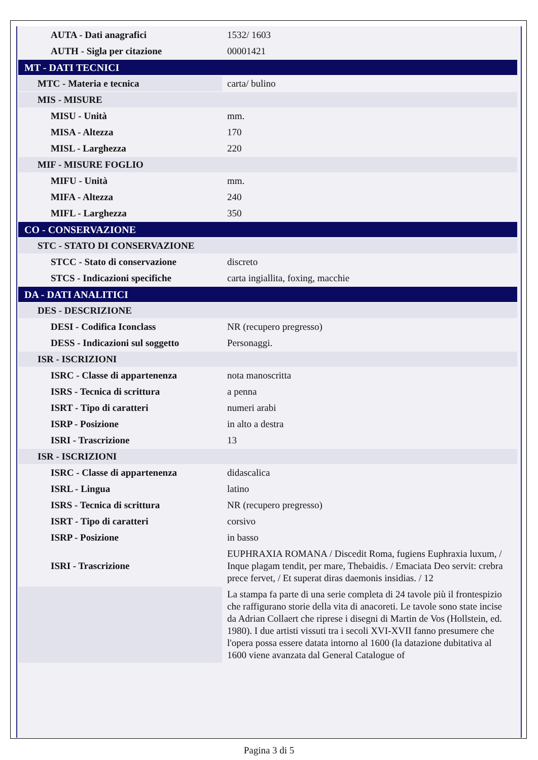| AUTA - Dati anagrafici | 1532/ 1603 |
| AUTH - Sigla per citazione | 00001421 |
| MT - DATI TECNICI | |
| MTC - Materia e tecnica | carta/ bulino |
| MIS - MISURE | |
| MISU - Unità | mm. |
| MISA - Altezza | 170 |
| MISL - Larghezza | 220 |
| MIF - MISURE FOGLIO | |
| MIFU - Unità | mm. |
| MIFA - Altezza | 240 |
| MIFL - Larghezza | 350 |
| CO - CONSERVAZIONE | |
| STC - STATO DI CONSERVAZIONE | |
| STCC - Stato di conservazione | discreto |
| STCS - Indicazioni specifiche | carta ingiallita, foxing, macchie |
| DA - DATI ANALITICI | |
| DES - DESCRIZIONE | |
| DESI - Codifica Iconclass | NR (recupero pregresso) |
| DESS - Indicazioni sul soggetto | Personaggi. |
| ISR - ISCRIZIONI | |
| ISRC - Classe di appartenenza | nota manoscritta |
| ISRS - Tecnica di scrittura | a penna |
| ISRT - Tipo di caratteri | numeri arabi |
| ISRP - Posizione | in alto a destra |
| ISRI - Trascrizione | 13 |
| ISR - ISCRIZIONI | |
| ISRC - Classe di appartenenza | didascalica |
| ISRL - Lingua | latino |
| ISRS - Tecnica di scrittura | NR (recupero pregresso) |
| ISRT - Tipo di caratteri | corsivo |
| ISRP - Posizione | in basso |
| ISRI - Trascrizione | EUPHRAXIA ROMANA / Discedit Roma, fugiens Euphraxia luxum, / Inque plagam tendit, per mare, Thebaidis. / Emaciata Deo servit: crebra prece fervet, / Et superat diras daemonis insidias. / 12 |
| | La stampa fa parte di una serie completa di 24 tavole più il frontespizio che raffigurano storie della vita di anacoreti. Le tavole sono state incise da Adrian Collaert che riprese i disegni di Martin de Vos (Hollstein, ed. 1980). I due artisti vissuti tra i secoli XVI-XVII fanno presumere che l'opera possa essere datata intorno al 1600 (la datazione dubitativa al 1600 viene avanzata dal General Catalogue of |
Pagina 3 di 5